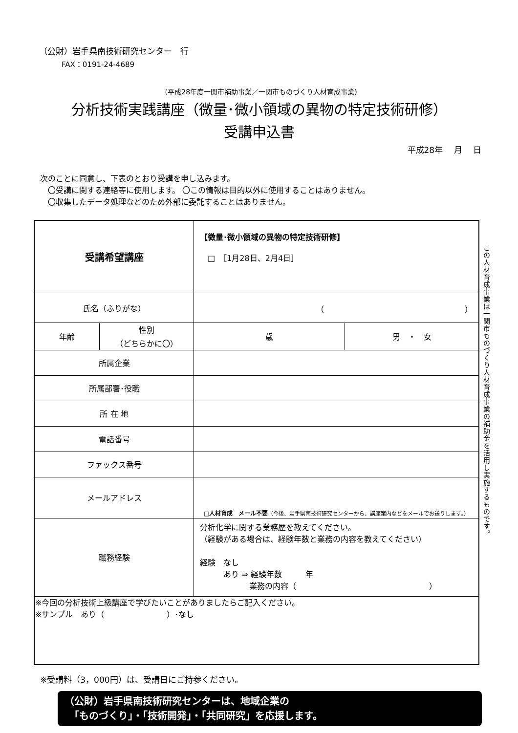（公財）岩手県南技術研究センター　行
FAX：0191-24-4689
（平成28年度一関市補助事業／一関市ものづくり人材育成事業)
分析技術実践講座（微量･微小領域の異物の特定技術研修）
受講申込書
平成28年　 月　 日
次のことに同意し、下表のとおり受講を申し込みます。
　〇受講に関する連絡等に使用します。 〇この情報は目的以外に使用することはありません。
　〇収集したデータ処理などのため外部に委託することはありません。
| 受講希望講座 | | 【微量･微小領域の異物の特定技術研修】 □ ［1月28日、2月4日］ | |
| 氏名（ふりがな） | | （ ） | |
| 年齢 | 性別 （どちらかに〇） | 歳 | 男 ・ 女 |
| 所属企業 | | | |
| 所属部署･役職 | | | |
| 所 在 地 | | | |
| 電話番号 | | | |
| ファックス番号 | | | |
| メールアドレス | | □人材育成 メール不要 （今後、岩手県南技術研究センターから、講座案内などをメールでお送りします。） | |
| 職務経験 | | 分析化学に関する業務歴を教えてください。 （経験がある場合は、経験年数と業務の内容を教えてください） 経験 なし あり ⇒ 経験年数 年 業務の内容（ ） | |
| ※今回の分析技術上級講座で学びたいことがありましたらご記入ください。 ※サンプル あり（ ）･なし | | | |
この人材育成事業は一関市ものづくり人材育成事業の補助金を活用し実施するものです。
※受講料（3，000円）は、受講日にご持参ください。
（公財）岩手県南技術研究センターは、地域企業の
　「ものづくり」・「技術開発」・「共同研究」を応援します。